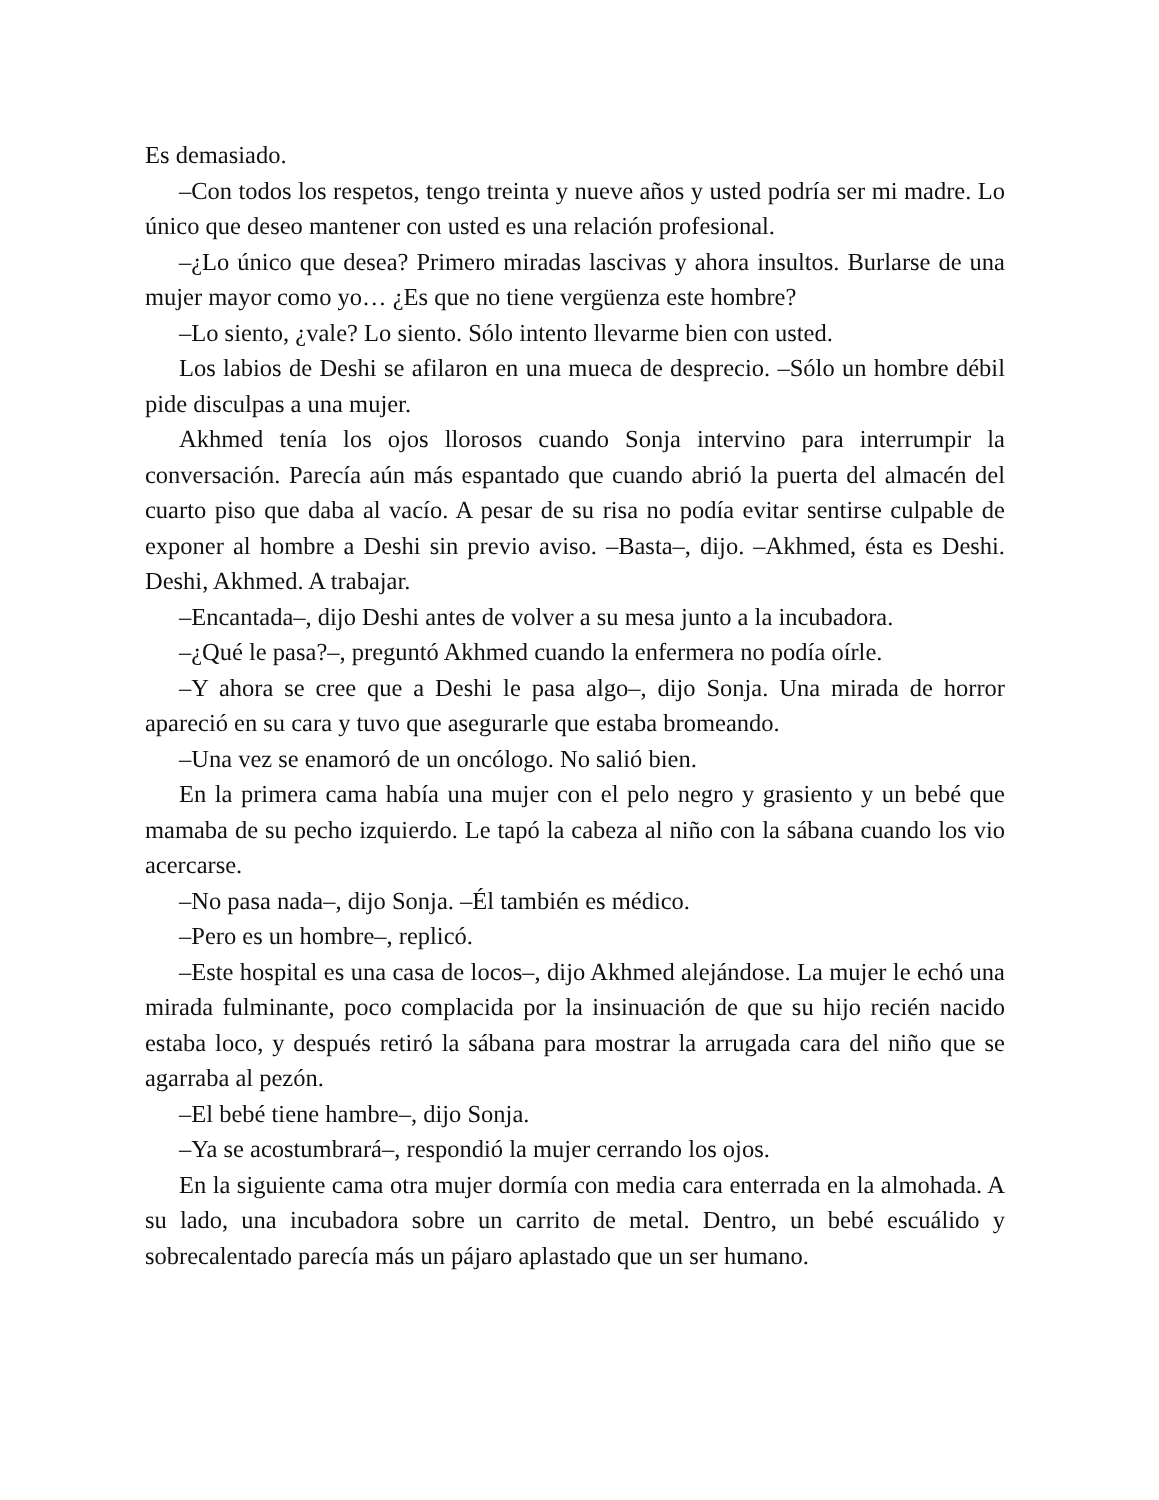Es demasiado.
–Con todos los respetos, tengo treinta y nueve años y usted podría ser mi madre. Lo único que deseo mantener con usted es una relación profesional.
–¿Lo único que desea? Primero miradas lascivas y ahora insultos. Burlarse de una mujer mayor como yo… ¿Es que no tiene vergüenza este hombre?
–Lo siento, ¿vale? Lo siento. Sólo intento llevarme bien con usted.
Los labios de Deshi se afilaron en una mueca de desprecio. –Sólo un hombre débil pide disculpas a una mujer.
Akhmed tenía los ojos llorosos cuando Sonja intervino para interrumpir la conversación. Parecía aún más espantado que cuando abrió la puerta del almacén del cuarto piso que daba al vacío. A pesar de su risa no podía evitar sentirse culpable de exponer al hombre a Deshi sin previo aviso. –Basta–, dijo. –Akhmed, ésta es Deshi. Deshi, Akhmed. A trabajar.
–Encantada–, dijo Deshi antes de volver a su mesa junto a la incubadora.
–¿Qué le pasa?–, preguntó Akhmed cuando la enfermera no podía oírle.
–Y ahora se cree que a Deshi le pasa algo–, dijo Sonja. Una mirada de horror apareció en su cara y tuvo que asegurarle que estaba bromeando.
–Una vez se enamoró de un oncólogo. No salió bien.
En la primera cama había una mujer con el pelo negro y grasiento y un bebé que mamaba de su pecho izquierdo. Le tapó la cabeza al niño con la sábana cuando los vio acercarse.
–No pasa nada–, dijo Sonja. –Él también es médico.
–Pero es un hombre–, replicó.
–Este hospital es una casa de locos–, dijo Akhmed alejándose. La mujer le echó una mirada fulminante, poco complacida por la insinuación de que su hijo recién nacido estaba loco, y después retiró la sábana para mostrar la arrugada cara del niño que se agarraba al pezón.
–El bebé tiene hambre–, dijo Sonja.
–Ya se acostumbrará–, respondió la mujer cerrando los ojos.
En la siguiente cama otra mujer dormía con media cara enterrada en la almohada. A su lado, una incubadora sobre un carrito de metal. Dentro, un bebé escuálido y sobrecalentado parecía más un pájaro aplastado que un ser humano.